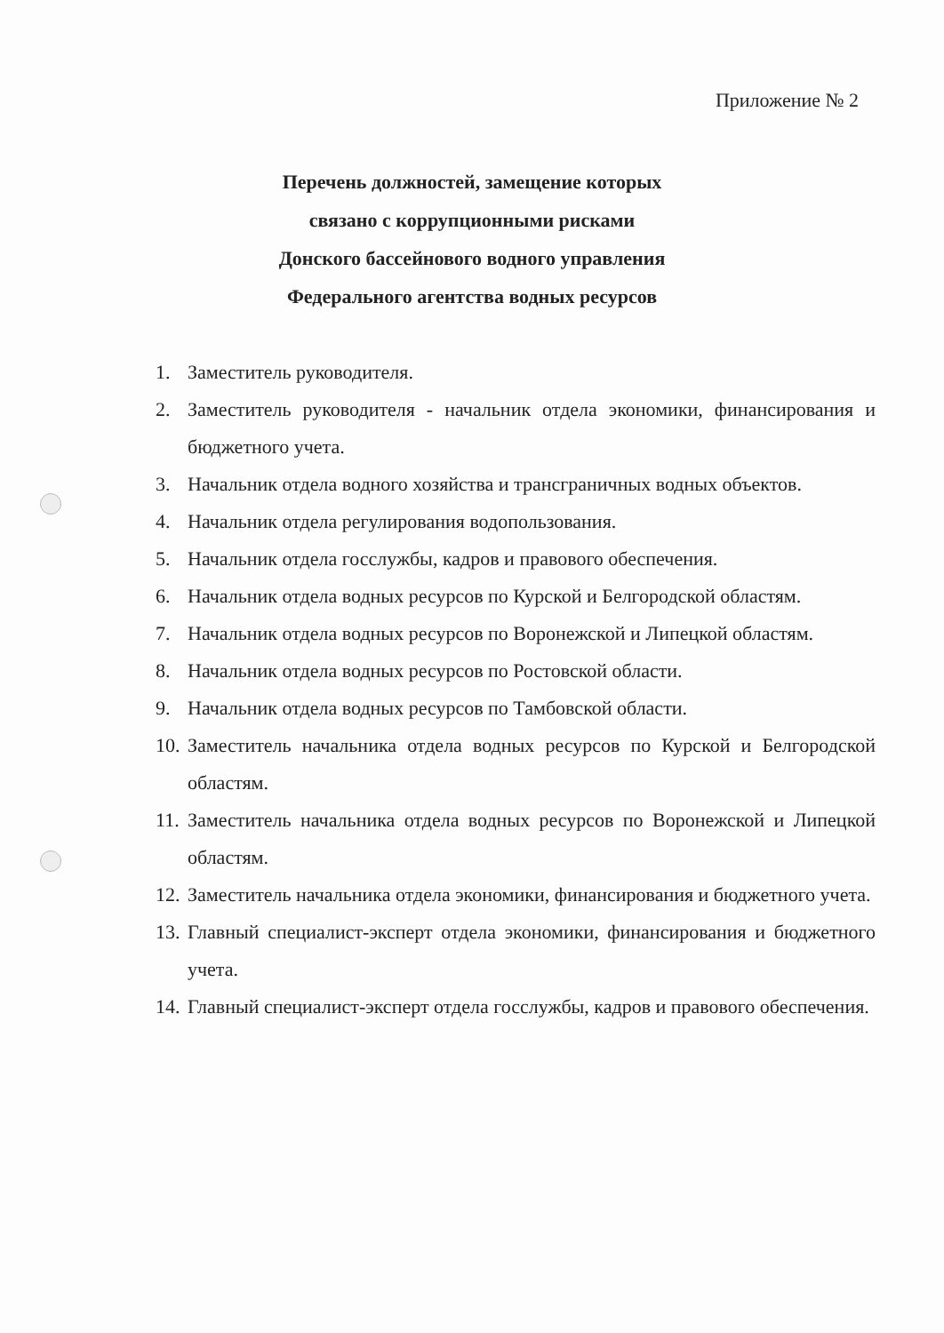Приложение № 2
Перечень должностей, замещение которых
связано с коррупционными рисками
Донского бассейнового водного управления
Федерального агентства водных ресурсов
1. Заместитель руководителя.
2. Заместитель руководителя - начальник отдела экономики, финансирования и бюджетного учета.
3. Начальник отдела водного хозяйства и трансграничных водных объектов.
4. Начальник отдела регулирования водопользования.
5. Начальник отдела госслужбы, кадров и правового обеспечения.
6. Начальник отдела водных ресурсов по Курской и Белгородской областям.
7. Начальник отдела водных ресурсов по Воронежской и Липецкой областям.
8. Начальник отдела водных ресурсов по Ростовской области.
9. Начальник отдела водных ресурсов по Тамбовской области.
10. Заместитель начальника отдела водных ресурсов по Курской и Белгородской областям.
11. Заместитель начальника отдела водных ресурсов по Воронежской и Липецкой областям.
12. Заместитель начальника отдела экономики, финансирования и бюджетного учета.
13. Главный специалист-эксперт отдела экономики, финансирования и бюджетного учета.
14. Главный специалист-эксперт отдела госслужбы, кадров и правового обеспечения.